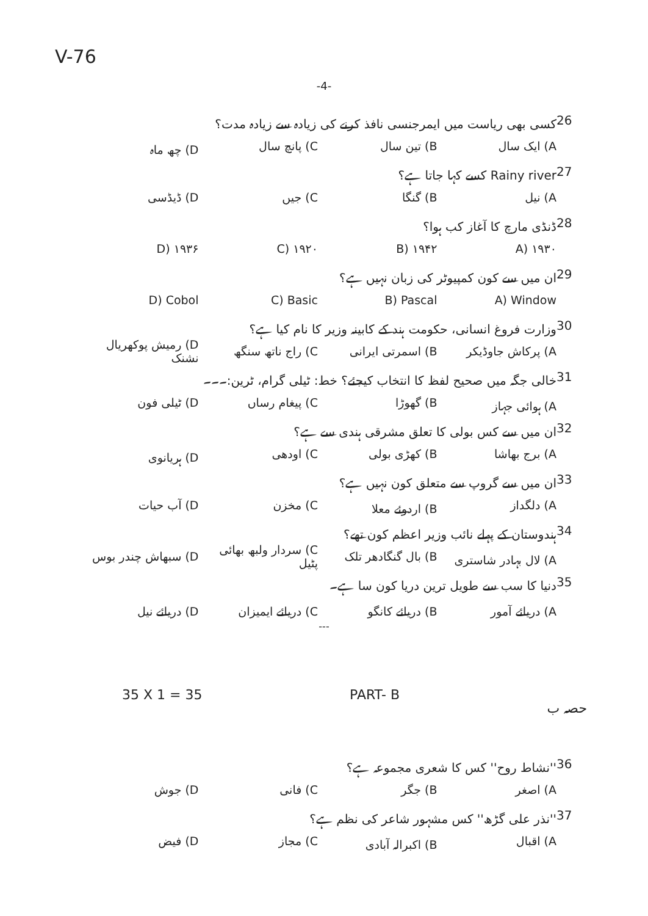V-76
-4-
26 کسی بھی ریاست میں ایمرجنسی نافذ کرنے کی زیادہ سے زیادہ مدت؟
A) ایک سال B) تین سال C) پانچ سال D) چھ ماہ
27 Rainy river کسے کہا جاتا ہے؟
A) نیل B) گنگا C) جیں D) ڈیڈسی
28 ڈنڈی مارچ کا آغاز کب ہوا؟
A) ۱۹۳۰ B) ۱۹۴۲ C) ۱۹۲۰ D) ۱۹۳۶
29 ان میں سے کون کمپیوٹر کی زبان نہیں ہے؟
A) Window B) Pascal C) Basic D) Cobol
30 وزارت فروغ انسانی، حکومت ہند کے کابینہ وزیر کا نام کیا ہے؟
A) پرکاش جاوڈیکر B) اسمرتی ایرانی C) راج ناتھ سنگھ D) رمیش پوکھریال نشنک
31 خالی جگہ میں صحیح لفظ کا انتخاب کیجئے؟ خط: ٹیلی گرام، ٹرین:۔۔۔
A) ہوائی جہاز B) گھوڑا C) پیغام رساں D) ٹیلی فون
32 ان میں سے کس بولی کا تعلق مشرقی ہندی سے ہے؟
A) برج بھاشا B) کھڑی بولی C) اودھی D) ہریانوی
33 ان میں سے گروپ سے متعلق کون نہیں ہے؟
A) دلگداز B) اردوئے معلا C) مخزن D) آب حیات
34 ہندوستان کے پہلے نائب وزیر اعظم کون تھے؟
A) لال بہادر شاستری B) بال گنگادھر تلک C) سردار ولبھ بھائی پٹیل D) سبھاش چندر بوس
35 دنیا کا سب سے طویل ترین دریا کون سا ہے۔
A) دریائے آمور B) دریائے کانگو C) دریائے ایمیزان D) دریائے نیل
---
35 X 1 = 35 PART- B حصہ ب
36 ''نشاط روح'' کس کا شعری مجموعہ ہے؟
A) اصغر B) جگر C) فانی D) جوش
37 ''نذر علی گڑھ'' کس مشہور شاعر کی نظم ہے؟
A) اقبال B) اکبرالہ آبادی C) مجاز D) فیض